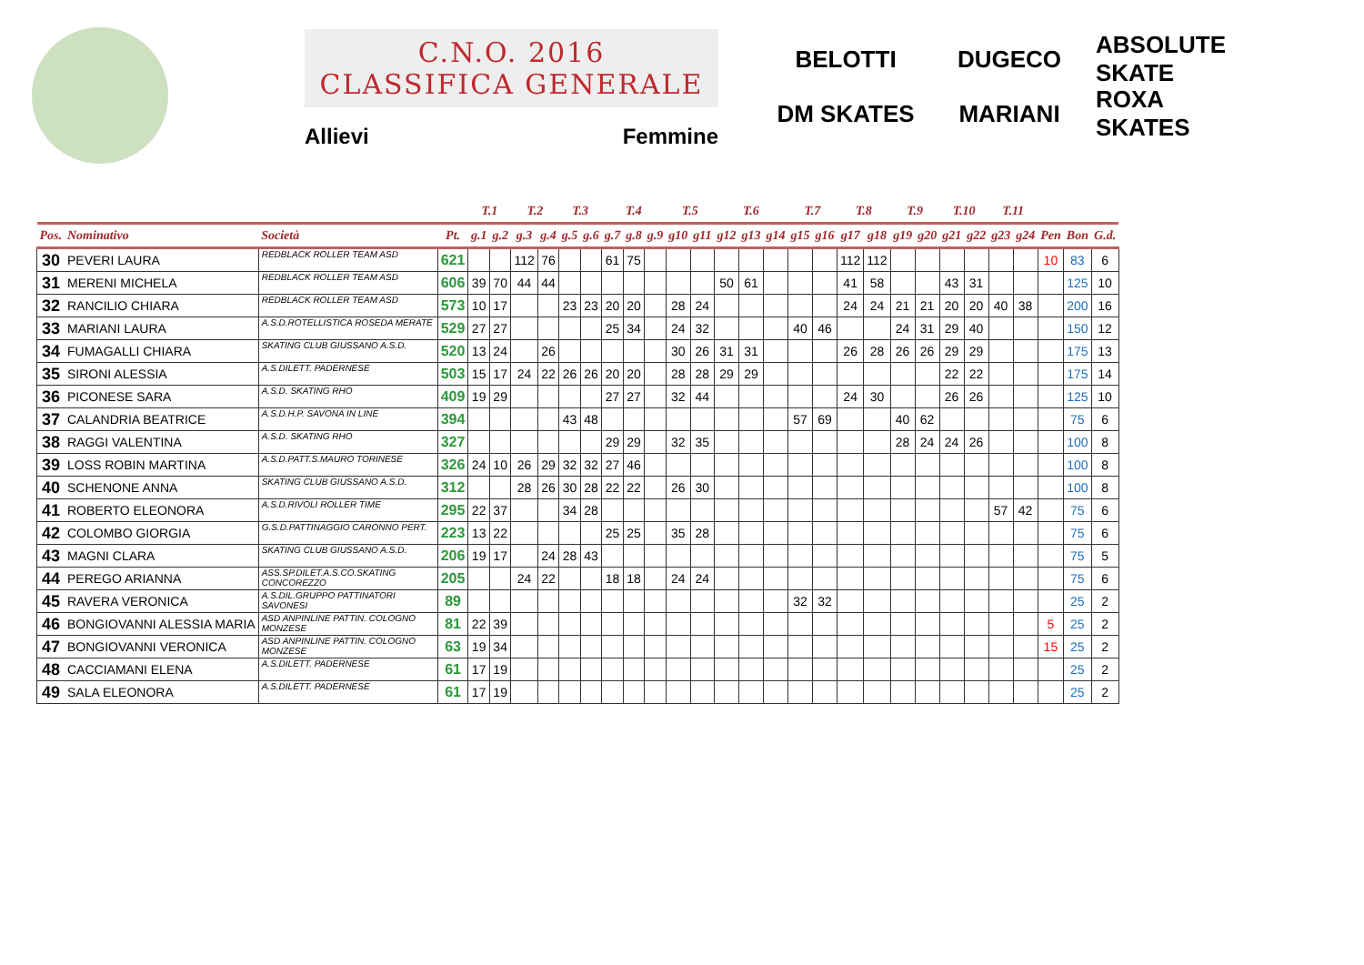C.N.O. 2016
CLASSIFICA GENERALE
Allievi Femmine
BELOTTI
DUGECO
ABSOLUTE SKATE
DM SKATES
MARIANI
ROXA SKATES
| | | | | T.1 | | T.2 | | T.3 | | T.4 | | | T.5 | | T.6 | | | T.7 | | T.8 | | T.9 | | T.10 | | T.11 | | | | |
| --- | --- | --- | --- | --- | --- | --- | --- | --- | --- | --- | --- | --- | --- | --- | --- | --- | --- | --- | --- | --- | --- | --- | --- | --- | --- | --- | --- | --- | --- | --- |
| Pos. | Nominativo | Società | Pt. | g.1 | g.2 | g.3 | g.4 | g.5 | g.6 | g.7 | g.8 | g.9 | g10 | g11 | g12 | g13 | g14 | g15 | g16 | g17 | g18 | g19 | g20 | g21 | g22 | g23 | g24 | Pen | Bon | G.d. |
| 30 | PEVERI LAURA | REDBLACK ROLLER TEAM ASD | 621 | | | 112 | 76 | | | 61 | 75 | | | | | | | | | 112 | 112 | | | | | | | 10 | 83 | 6 |
| 31 | MERENI MICHELA | REDBLACK ROLLER TEAM ASD | 606 | 39 | 70 | 44 | 44 | | | | | | | | 50 | 61 | | | | 41 | 58 | | | 43 | 31 | | | | 125 | 10 |
| 32 | RANCILIO CHIARA | REDBLACK ROLLER TEAM ASD | 573 | 10 | 17 | | | 23 | 23 | 20 | 20 | | 28 | 24 | | | | | | 24 | 24 | 21 | 21 | 20 | 20 | 40 | 38 | | 200 | 16 |
| 33 | MARIANI LAURA | A.S.D.ROTELLISTICA ROSEDA MERATE | 529 | 27 | 27 | | | | | 25 | 34 | | 24 | 32 | | | | 40 | 46 | | | 24 | 31 | 29 | 40 | | | | 150 | 12 |
| 34 | FUMAGALLI CHIARA | SKATING CLUB GIUSSANO A.S.D. | 520 | 13 | 24 | | 26 | | | | | | 30 | 26 | 31 | 31 | | | | 26 | 28 | 26 | 26 | 29 | 29 | | | | 175 | 13 |
| 35 | SIRONI ALESSIA | A.S.DILETT. PADERNESE | 503 | 15 | 17 | 24 | 22 | 26 | 26 | 20 | 20 | | 28 | 28 | 29 | 29 | | | | | | | | 22 | 22 | | | | 175 | 14 |
| 36 | PICONESE SARA | A.S.D. SKATING RHO | 409 | 19 | 29 | | | | | 27 | 27 | | 32 | 44 | | | | | | 24 | 30 | | | 26 | 26 | | | | 125 | 10 |
| 37 | CALANDRIA BEATRICE | A.S.D.H.P. SAVONA IN LINE | 394 | | | | | 43 | 48 | | | | | | | | | 57 | 69 | | | 40 | 62 | | | | | | 75 | 6 |
| 38 | RAGGI VALENTINA | A.S.D. SKATING RHO | 327 | | | | | | | 29 | 29 | | 32 | 35 | | | | | | | | 28 | 24 | 24 | 26 | | | | 100 | 8 |
| 39 | LOSS ROBIN MARTINA | A.S.D.PATT.S.MAURO TORINESE | 326 | 24 | 10 | 26 | 29 | 32 | 32 | 27 | 46 | | | | | | | | | | | | | | | | | | 100 | 8 |
| 40 | SCHENONE ANNA | SKATING CLUB GIUSSANO A.S.D. | 312 | | | 28 | 26 | 30 | 28 | 22 | 22 | | 26 | 30 | | | | | | | | | | | | | | | 100 | 8 |
| 41 | ROBERTO ELEONORA | A.S.D.RIVOLI ROLLER TIME | 295 | 22 | 37 | | | 34 | 28 | | | | | | | | | | | | | | | | | 57 | 42 | | 75 | 6 |
| 42 | COLOMBO GIORGIA | G.S.D.PATTINAGGIO CARONNO PERT. | 223 | 13 | 22 | | | | | 25 | 25 | | 35 | 28 | | | | | | | | | | | | | | | 75 | 6 |
| 43 | MAGNI CLARA | SKATING CLUB GIUSSANO A.S.D. | 206 | 19 | 17 | | 24 | 28 | 43 | | | | | | | | | | | | | | | | | | | | 75 | 5 |
| 44 | PEREGO ARIANNA | ASS.SP.DILET.A.S.CO.SKATING CONCOREZZO | 205 | | | 24 | 22 | | | 18 | 18 | | 24 | 24 | | | | | | | | | | | | | | | 75 | 6 |
| 45 | RAVERA VERONICA | A.S.DIL.GRUPPO PATTINATORI SAVONESI | 89 | | | | | | | | | | | | | | | 32 | 32 | | | | | | | | | | 25 | 2 |
| 46 | BONGIOVANNI ALESSIA MARIA | ASD ANPINLINE PATTIN. COLOGNO MONZESE | 81 | 22 | 39 | | | | | | | | | | | | | | | | | | | | | | | 5 | 25 | 2 |
| 47 | BONGIOVANNI VERONICA | ASD ANPINLINE PATTIN. COLOGNO MONZESE | 63 | 19 | 34 | | | | | | | | | | | | | | | | | | | | | | | 15 | 25 | 2 |
| 48 | CACCIAMANI ELENA | A.S.DILETT. PADERNESE | 61 | 17 | 19 | | | | | | | | | | | | | | | | | | | | | | | | 25 | 2 |
| 49 | SALA ELEONORA | A.S.DILETT. PADERNESE | 61 | 17 | 19 | | | | | | | | | | | | | | | | | | | | | | | | 25 | 2 |